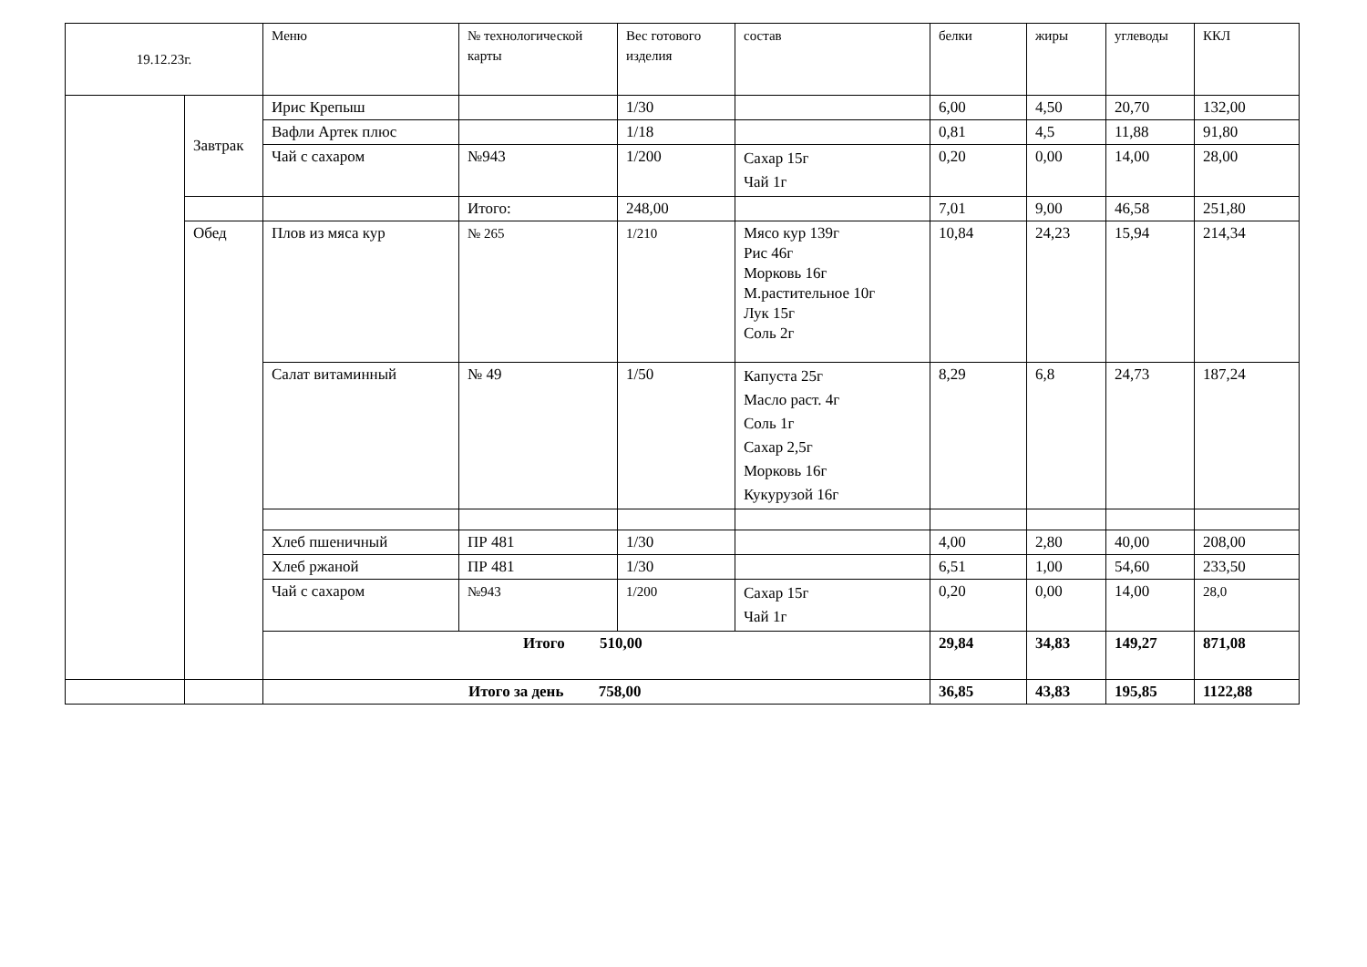| 19.12.23г. | | Меню | № технологической карты | Вес готового изделия | состав | белки | жиры | углеводы | ККЛ |
| --- | --- | --- | --- | --- | --- | --- | --- | --- | --- |
| | Завтрак | Ирис Крепыш | | 1/30 | | 6,00 | 4,50 | 20,70 | 132,00 |
| | | Вафли Артек плюс | | 1/18 | | 0,81 | 4,5 | 11,88 | 91,80 |
| | | Чай с сахаром | №943 | 1/200 | Сахар 15г Чай 1г | 0,20 | 0,00 | 14,00 | 28,00 |
| | | | Итого: | 248,00 | | 7,01 | 9,00 | 46,58 | 251,80 |
| | Обед | Плов из мяса кур | № 265 | 1/210 | Мясо кур 139г Рис 46г Морковь 16г М.растительное 10г Лук 15г Соль 2г | 10,84 | 24,23 | 15,94 | 214,34 |
| | | Салат витаминный | № 49 | 1/50 | Капуста 25г Масло раст. 4г Соль 1г Сахар 2,5г Морковь 16г Кукурузой 16г | 8,29 | 6,8 | 24,73 | 187,24 |
| | | Хлеб пшеничный | ПР 481 | 1/30 | | 4,00 | 2,80 | 40,00 | 208,00 |
| | | Хлеб ржаной | ПР 481 | 1/30 | | 6,51 | 1,00 | 54,60 | 233,50 |
| | | Чай с сахаром | №943 | 1/200 | Сахар 15г Чай 1г | 0,20 | 0,00 | 14,00 | 28,0 |
| | | Итого 510,00 | | | | 29,84 | 34,83 | 149,27 | 871,08 |
| | | Итого за день 758,00 | | | | 36,85 | 43,83 | 195,85 | 1122,88 |